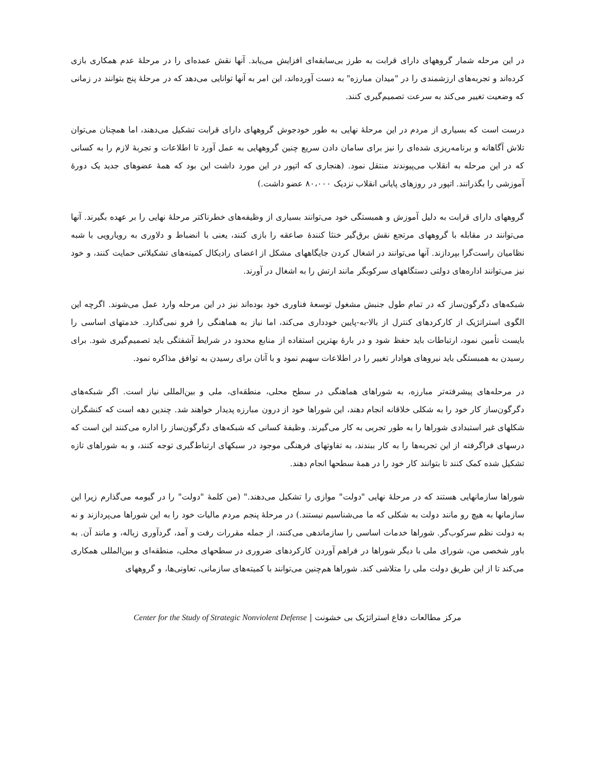در این مرحله شمار گروههای دارای قرابت به طرز بی‌سابقه‌ای افزایش می‌یابد. آنها نقش عمده‌ای را در مرحلهٔ عدم همکاری بازی کرده‌اند و تجربه‌های ارزشمندی را در "میدان مبارزه" به دست آورده‌اند، این امر به آنها توانایی می‌دهد که در مرحلهٔ پنج بتوانند در زمانی که وضعیت تغییر می‌کند به سرعت تصمیم‌گیری کنند.
درست است که بسیاری از مردم در این مرحلهٔ نهایی به طور خودجوش گروههای دارای قرابت تشکیل می‌دهند، اما همچنان می‌توان تلاش آگاهانه و برنامه‌ریزی شده‌ای را نیز برای سامان دادن سریع چنین گروههایی به عمل آورد تا اطلاعات و تجربهٔ لازم را به کسانی که در این مرحله به انقلاب می‌پیوندند منتقل نمود. (هنجاری که اتپور در این مورد داشت این بود که همهٔ عضوهای جدید یک دورهٔ آموزشی را بگذرانند. اتپور در روزهای پایانی انقلاب نزدیک ۸۰،۰۰۰ عضو داشت.)
گروههای دارای قرابت به دلیل آموزش و همبستگی خود می‌توانند بسیاری از وظیفه‌های خطرناکتر مرحلهٔ نهایی را بر عهده بگیرند. آنها می‌توانند در مقابله با گروههای مرتجع نقش برق‌گیر خنثا کنندهٔ صاعقه را بازی کنند، یعنی با انضباط و دلاوری به رویارویی با شبه نظامیان راست‌گرا بپردازند. آنها می‌توانند در اشغال کردن جایگاههای مشکل از اعضای رادیکال کمیته‌های تشکیلاتی حمایت کنند، و خود نیز می‌توانند اداره‌های دولتی دستگاههای سرکوبگر مانند ارتش را به اشغال در آورند.
شبکه‌های دگرگون‌ساز که در تمام طول جنبش مشغول توسعهٔ فناوری خود بوده‌اند نیز در این مرحله وارد عمل می‌شوند. اگرچه این الگوی استراتژیک از کارکردهای کنترل از بالا-به-پایین خودداری می‌کند، اما نیاز به هماهنگی را فرو نمی‌گذارد. خدمتهای اساسی را بایست تأمین نمود، ارتباطات باید حفظ شود و در بارهٔ بهترین استفاده از منابع محدود در شرایط آشفتگی باید تصمیم‌گیری شود. برای رسیدن به همبستگی باید نیروهای هوادار تغییر را در اطلاعات سهیم نمود و با آنان برای رسیدن به توافق مذاکره نمود.
در مرحله‌های پیشرفته‌تر مبارزه، به شوراهای هماهنگی در سطح محلی، منطقه‌ای، ملی و بین‌المللی نیاز است. اگر شبکه‌های دگرگون‌ساز کار خود را به شکلی خلاقانه انجام دهند، این شوراها خود از درون مبارزه پدیدار خواهند شد. چندین دهه است که کنشگران شکلهای غیر استبدادی شوراها را به طور تجربی به کار می‌گیرند. وظیفهٔ کسانی که شبکه‌های دگرگون‌ساز را اداره می‌کنند این است که درسهای فراگرفته از این تجربه‌ها را به کار ببندند، به تفاوتهای فرهنگی موجود در سبکهای ارتباط‌گیری توجه کنند، و به شوراهای تازه تشکیل شده کمک کنند تا بتوانند کار خود را در همهٔ سطحها انجام دهند.
شوراها سازمانهایی هستند که در مرحلهٔ نهایی "دولت" موازی را تشکیل می‌دهند." (من کلمهٔ "دولت" را در گیومه می‌گذارم زیرا این سازمانها به هیچ رو مانند دولت به شکلی که ما می‌شناسیم نیستند.) در مرحلهٔ پنجم مردم مالیات خود را به این شوراها می‌پردازند و نه به دولت نظم سرکوب‌گر. شوراها خدمات اساسی را سازماندهی می‌کنند، از جمله مقررات رفت و آمد، گردآوری زباله، و مانند آن. به باور شخصی من، شورای ملی با دیگر شوراها در فراهم آوردن کارکردهای ضروری در سطحهای محلی، منطقه‌ای و بین‌المللی همکاری می‌کند تا از این طریق دولت ملی را متلاشی کند. شوراها هم‌چنین می‌توانند با کمیته‌های سازمانی، تعاونی‌ها، و گروههای
مرکز مطالعات دفاع استراتژیک بی خشونت | Center for the Study of Strategic Nonviolent Defense